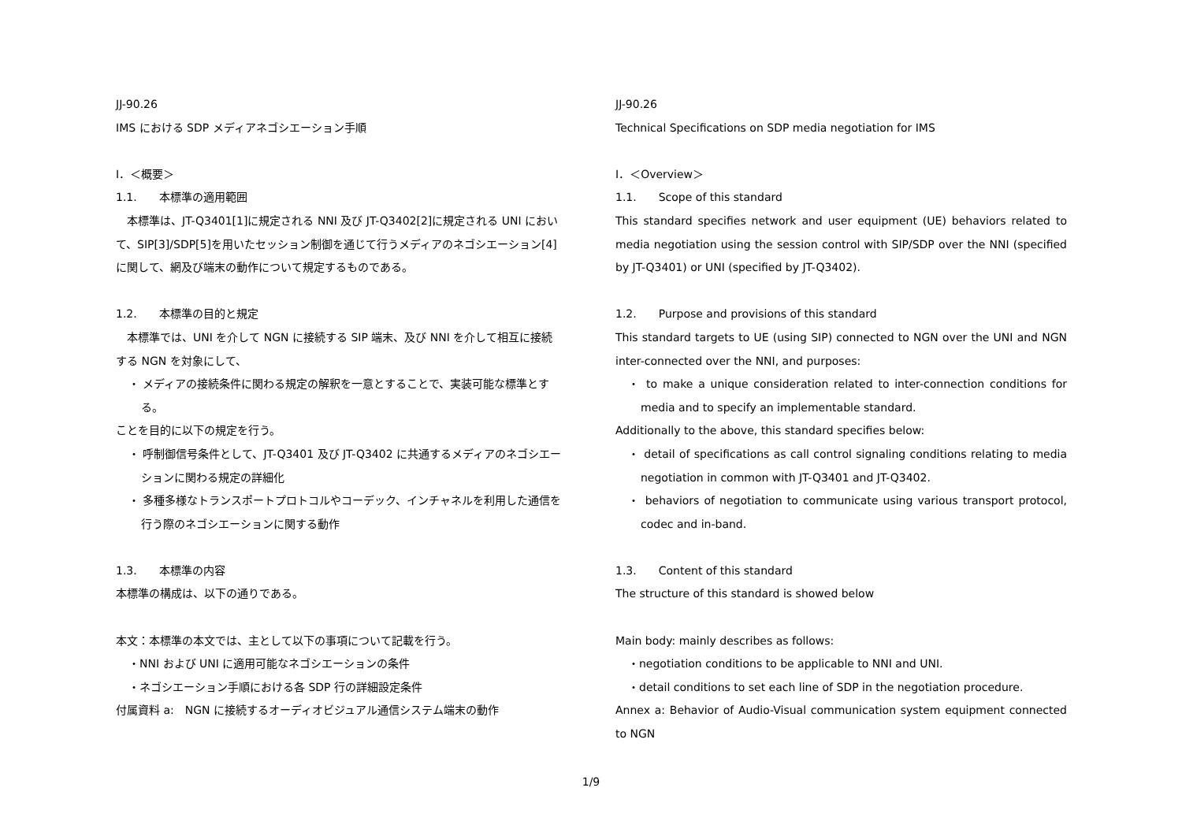JJ-90.26
IMS における SDP メディアネゴシエーション手順
Ⅰ．＜概要＞
1.1.　　本標準の適用範囲
　本標準は、JT-Q3401[1]に規定される NNI 及び JT-Q3402[2]に規定される UNI において、SIP[3]/SDP[5]を用いたセッション制御を通じて行うメディアのネゴシエーション[4]に関して、網及び端末の動作について規定するものである。
1.2.　　本標準の目的と規定
　本標準では、UNI を介して NGN に接続する SIP 端末、及び NNI を介して相互に接続する NGN を対象にして、
・ メディアの接続条件に関わる規定の解釈を一意とすることで、実装可能な標準とする。
ことを目的に以下の規定を行う。
・ 呼制御信号条件として、JT-Q3401 及び JT-Q3402 に共通するメディアのネゴシエーションに関わる規定の詳細化
・ 多種多様なトランスポートプロトコルやコーデック、インチャネルを利用した通信を行う際のネゴシエーションに関する動作
1.3.　　本標準の内容
本標準の構成は、以下の通りである。
本文：本標準の本文では、主として以下の事項について記載を行う。
・NNI および UNI に適用可能なネゴシエーションの条件
・ネゴシエーション手順における各 SDP 行の詳細設定条件
付属資料 a:　NGN に接続するオーディオビジュアル通信システム端末の動作
JJ-90.26
Technical Specifications on SDP media negotiation for IMS
Ⅰ．＜Overview＞
1.1.　　Scope of this standard
This standard specifies network and user equipment (UE) behaviors related to media negotiation using the session control with SIP/SDP over the NNI (specified by JT-Q3401) or UNI (specified by JT-Q3402).
1.2.　　Purpose and provisions of this standard
This standard targets to UE (using SIP) connected to NGN over the UNI and NGN inter-connected over the NNI, and purposes:
・ to make a unique consideration related to inter-connection conditions for media and to specify an implementable standard.
Additionally to the above, this standard specifies below:
・ detail of specifications as call control signaling conditions relating to media negotiation in common with JT-Q3401 and JT-Q3402.
・ behaviors of negotiation to communicate using various transport protocol, codec and in-band.
1.3.　　Content of this standard
The structure of this standard is showed below
Main body: mainly describes as follows:
・negotiation conditions to be applicable to NNI and UNI.
・detail conditions to set each line of SDP in the negotiation procedure.
Annex a: Behavior of Audio-Visual communication system equipment connected to NGN
1/9